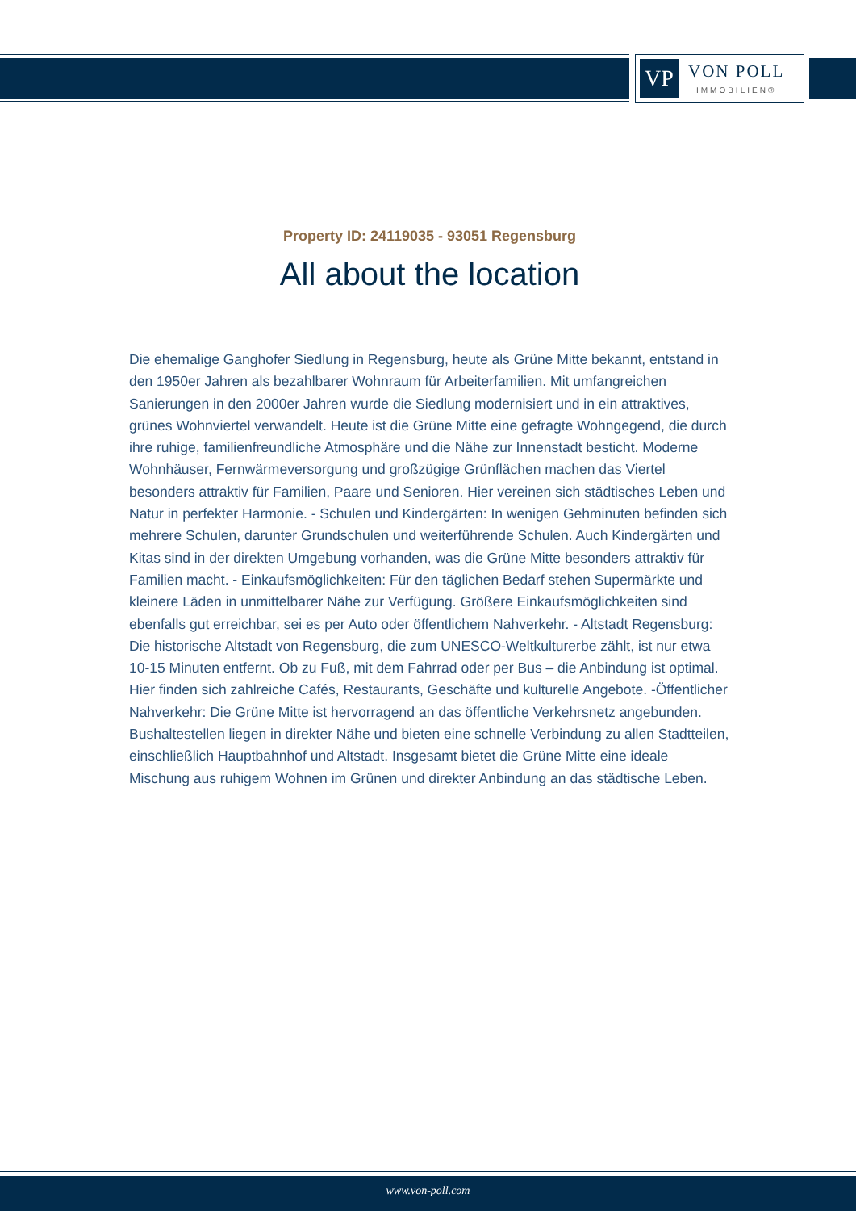VP
VON POLL
IMMOBILIEN®
Property ID: 24119035 - 93051 Regensburg
All about the location
Die ehemalige Ganghofer Siedlung in Regensburg, heute als Grüne Mitte bekannt, entstand in den 1950er Jahren als bezahlbarer Wohnraum für Arbeiterfamilien. Mit umfangreichen Sanierungen in den 2000er Jahren wurde die Siedlung modernisiert und in ein attraktives, grünes Wohnviertel verwandelt. Heute ist die Grüne Mitte eine gefragte Wohngegend, die durch ihre ruhige, familienfreundliche Atmosphäre und die Nähe zur Innenstadt besticht. Moderne Wohnhäuser, Fernwärmeversorgung und großzügige Grünflächen machen das Viertel besonders attraktiv für Familien, Paare und Senioren. Hier vereinen sich städtisches Leben und Natur in perfekter Harmonie. - Schulen und Kindergärten: In wenigen Gehminuten befinden sich mehrere Schulen, darunter Grundschulen und weiterführende Schulen. Auch Kindergärten und Kitas sind in der direkten Umgebung vorhanden, was die Grüne Mitte besonders attraktiv für Familien macht. - Einkaufsmöglichkeiten: Für den täglichen Bedarf stehen Supermärkte und kleinere Läden in unmittelbarer Nähe zur Verfügung. Größere Einkaufsmöglichkeiten sind ebenfalls gut erreichbar, sei es per Auto oder öffentlichem Nahverkehr. - Altstadt Regensburg: Die historische Altstadt von Regensburg, die zum UNESCO-Weltkulturerbe zählt, ist nur etwa 10-15 Minuten entfernt. Ob zu Fuß, mit dem Fahrrad oder per Bus – die Anbindung ist optimal. Hier finden sich zahlreiche Cafés, Restaurants, Geschäfte und kulturelle Angebote. -Öffentlicher Nahverkehr: Die Grüne Mitte ist hervorragend an das öffentliche Verkehrsnetz angebunden. Bushaltestellen liegen in direkter Nähe und bieten eine schnelle Verbindung zu allen Stadtteilen, einschließlich Hauptbahnhof und Altstadt. Insgesamt bietet die Grüne Mitte eine ideale Mischung aus ruhigem Wohnen im Grünen und direkter Anbindung an das städtische Leben.
www.von-poll.com